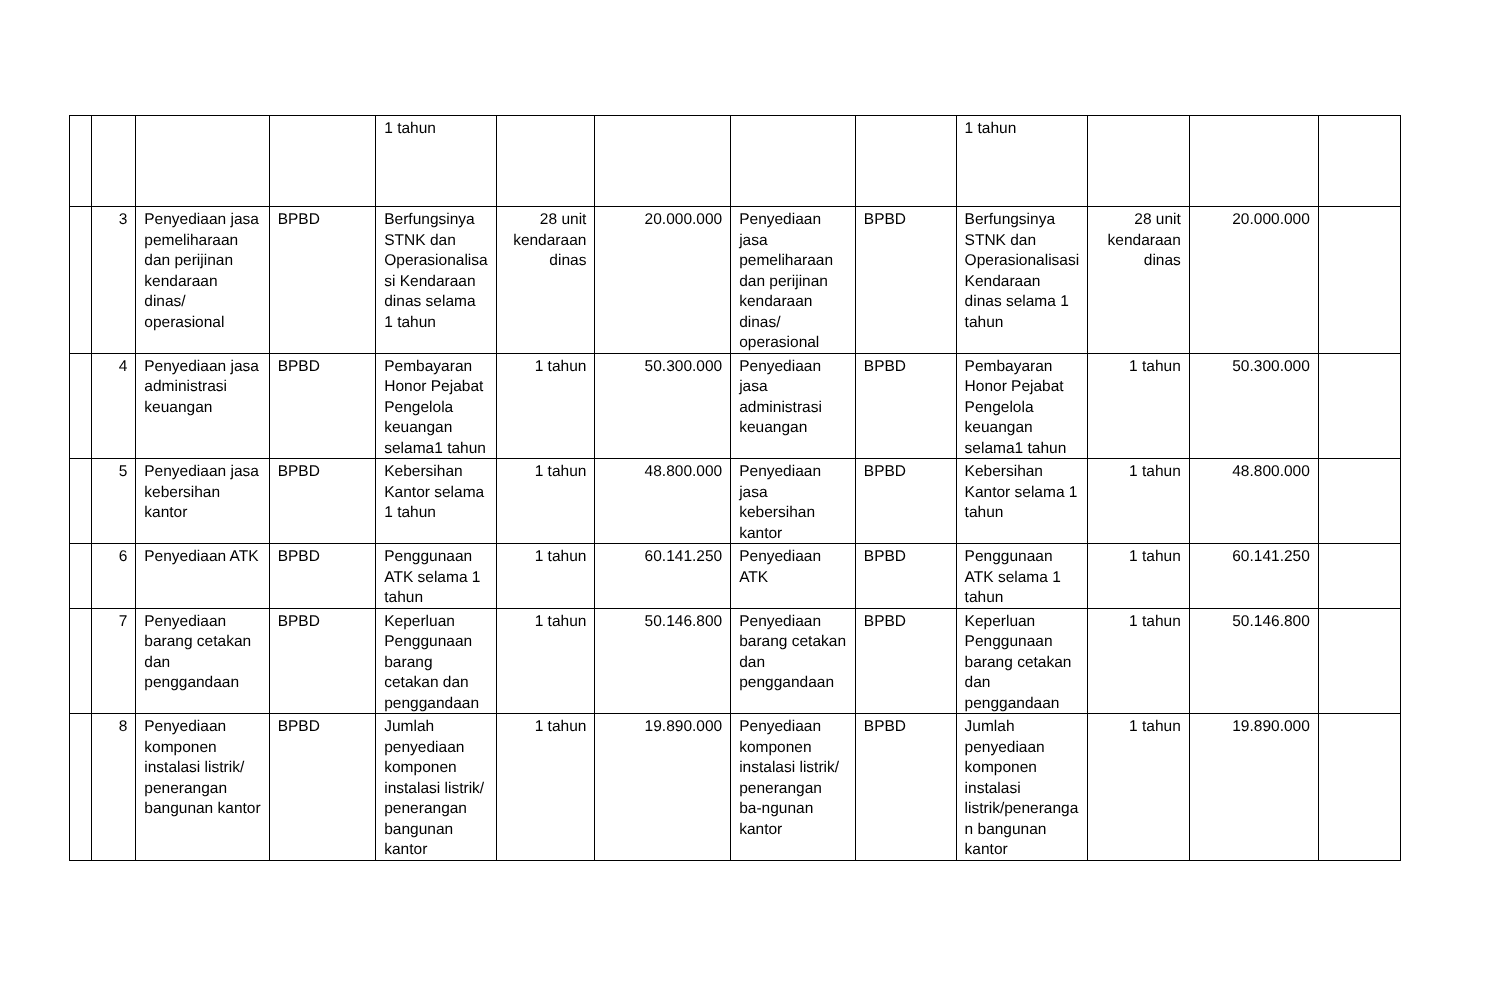| | | | | 1 tahun | | | | | 1 tahun | | | |
| | 3 | Penyediaan jasa pemeliharaan dan perijinan kendaraan dinas/ operasional | BPBD | Berfungsinya STNK dan Operasionalisa si Kendaraan dinas selama 1 tahun | 28 unit kendaraan dinas | 20.000.000 | Penyediaan jasa pemeliharaan dan perijinan kendaraan dinas/ operasional | BPBD | Berfungsinya STNK dan Operasionalisasi Kendaraan dinas selama 1 tahun | 28 unit kendaraan dinas | 20.000.000 | |
| | 4 | Penyediaan jasa administrasi keuangan | BPBD | Pembayaran Honor Pejabat Pengelola keuangan selama1 tahun | 1 tahun | 50.300.000 | Penyediaan jasa administrasi keuangan | BPBD | Pembayaran Honor Pejabat Pengelola keuangan selama1 tahun | 1 tahun | 50.300.000 | |
| | 5 | Penyediaan jasa kebersihan kantor | BPBD | Kebersihan Kantor selama 1 tahun | 1 tahun | 48.800.000 | Penyediaan jasa kebersihan kantor | BPBD | Kebersihan Kantor selama 1 tahun | 1 tahun | 48.800.000 | |
| | 6 | Penyediaan ATK | BPBD | Penggunaan ATK selama 1 tahun | 1 tahun | 60.141.250 | Penyediaan ATK | BPBD | Penggunaan ATK selama 1 tahun | 1 tahun | 60.141.250 | |
| | 7 | Penyediaan barang cetakan dan penggandaan | BPBD | Keperluan Penggunaan barang cetakan dan penggandaan | 1 tahun | 50.146.800 | Penyediaan barang cetakan dan penggandaan | BPBD | Keperluan Penggunaan barang cetakan dan penggandaan | 1 tahun | 50.146.800 | |
| | 8 | Penyediaan komponen instalasi listrik/ penerangan bangunan kantor | BPBD | Jumlah penyediaan komponen instalasi listrik/ penerangan bangunan kantor | 1 tahun | 19.890.000 | Penyediaan komponen instalasi listrik/ penerangan ba-ngunan kantor | BPBD | Jumlah penyediaan komponen instalasi listrik/peneranga n bangunan kantor | 1 tahun | 19.890.000 | |